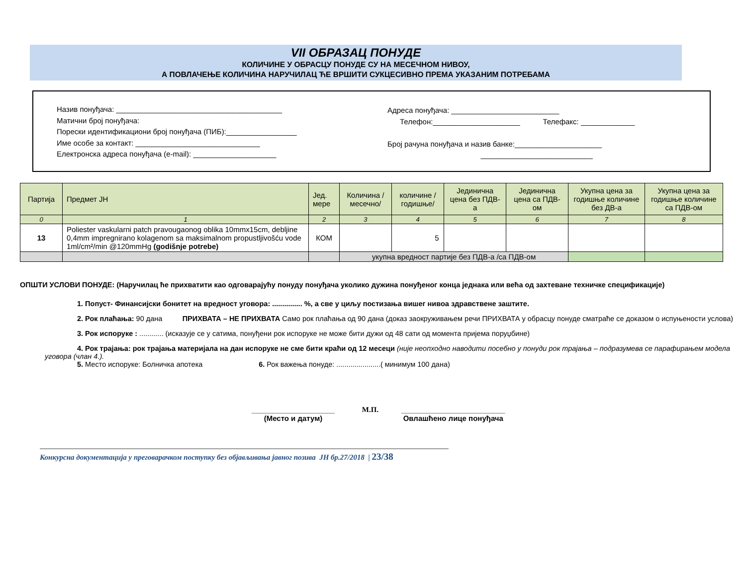VII ОБРАЗАЦ ПОНУДЕ
КОЛИЧИНЕ У ОБРАСЦУ ПОНУДЕ СУ НА МЕСЕЧНОМ НИВОУ,
А ПОВЛАЧЕЊЕ КОЛИЧИНА НАРУЧИЛАЦ ЋЕ ВРШИТИ СУКЦЕСИВНО ПРЕМА УКАЗАНИМ ПОТРЕБАМА
Назив понуђача: ________________________________________
Матични број понуђача:
Порески идентификациони број понуђача (ПИБ):_________________
Име особе за контакт: ______________________________
Електронска адреса понуђача (e-mail): ____________________
Адреса понуђача: __________________________
Телефон:_____________________ Телефакс: _____________
Број рачуна понуђача и назив банке:_____________________
___________________________
| Партија | Предмет ЈН | Јед. мере | Количина /месечно/ | количине /годишње/ | Јединична цена без ПДВ-а | Јединична цена са ПДВ-ом | Укупна цена за годишње количине без ДВ-а | Укупна цена за годишње количине са ПДВ-ом |
| --- | --- | --- | --- | --- | --- | --- | --- | --- |
| 0 | 1 | 2 | 3 | 4 | 5 | 6 | 7 | 8 |
| 13 | Poliester vaskularni patch pravougaonog oblika 10mmx15cm, debljine 0,4mm impregnirano kolagenom sa maksimalnom propustljivošću vode 1ml/cm²/min @120mmHg (godišnje potrebe) | КОМ | | 5 | | | | |
| | | | укупна вредност партије без ПДВ-а /са ПДВ-ом | | | | | |
ОПШТИ УСЛОВИ ПОНУДЕ: (Наручилац ће прихватити као одговарајућу понуду понуђача уколико дужина понуђеног конца једнака или већа од захтеване техничке спецификације)
1. Попуст- Финансијски бонитет на вредност уговора: ............... %, а све у циљу постизања вишег нивоа здравствене заштите.
2. Рок плаћања: 90 дана ПРИХВАТА – НЕ ПРИХВАТА Само рок плаћања од 90 дана (доказ заокруживањем речи ПРИХВАТА у обрасцу понуде сматраће се доказом о испуњености услова)
3. Рок испоруке : ............ (исказује се у сатима, понуђени рок испоруке не може бити дужи од 48 сати од момента пријема поруџбине)
4. Рок трајања: рок трајања материјала на дан испоруке не сме бити краћи од 12 месеци (није неопходно наводити посебно у понуди рок трајања – подразумева се парафирањем модела уговора (члан 4.).
5. Место испоруке: Болничка апотека 6. Рок важења понуде: ......................( минимум 100 дана)
____________________
(Место и датум)
М.П. _________________________
Овлашћено лице понуђача
Конкурсна документација у преговарачком поступку без објављивања јавног позива ЈН бр.27/2018 | 23/38